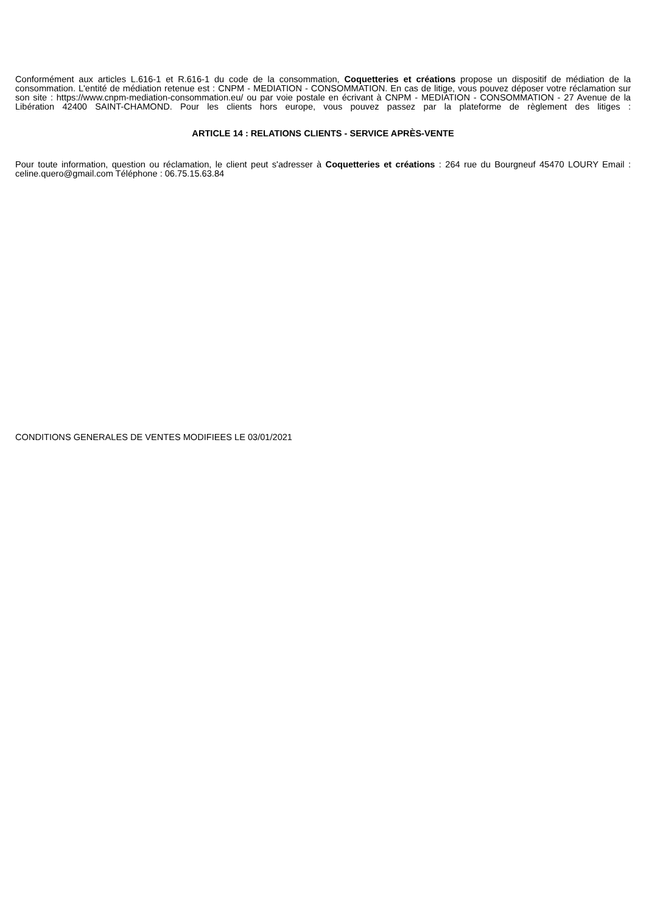Conformément aux articles L.616-1 et R.616-1 du code de la consommation, Coquetteries et créations propose un dispositif de médiation de la consommation. L'entité de médiation retenue est : CNPM - MEDIATION - CONSOMMATION. En cas de litige, vous pouvez déposer votre réclamation sur son site : https://www.cnpm-mediation-consommation.eu/ ou par voie postale en écrivant à CNPM - MEDIATION - CONSOMMATION - 27 Avenue de la Libération 42400 SAINT-CHAMOND. Pour les clients hors europe, vous pouvez passez par la plateforme de règlement des litiges :
ARTICLE 14 : RELATIONS CLIENTS - SERVICE APRÈS-VENTE
Pour toute information, question ou réclamation, le client peut s'adresser à Coquetteries et créations : 264 rue du Bourgneuf 45470 LOURY Email : celine.quero@gmail.com Téléphone : 06.75.15.63.84
CONDITIONS GENERALES DE VENTES MODIFIEES LE 03/01/2021